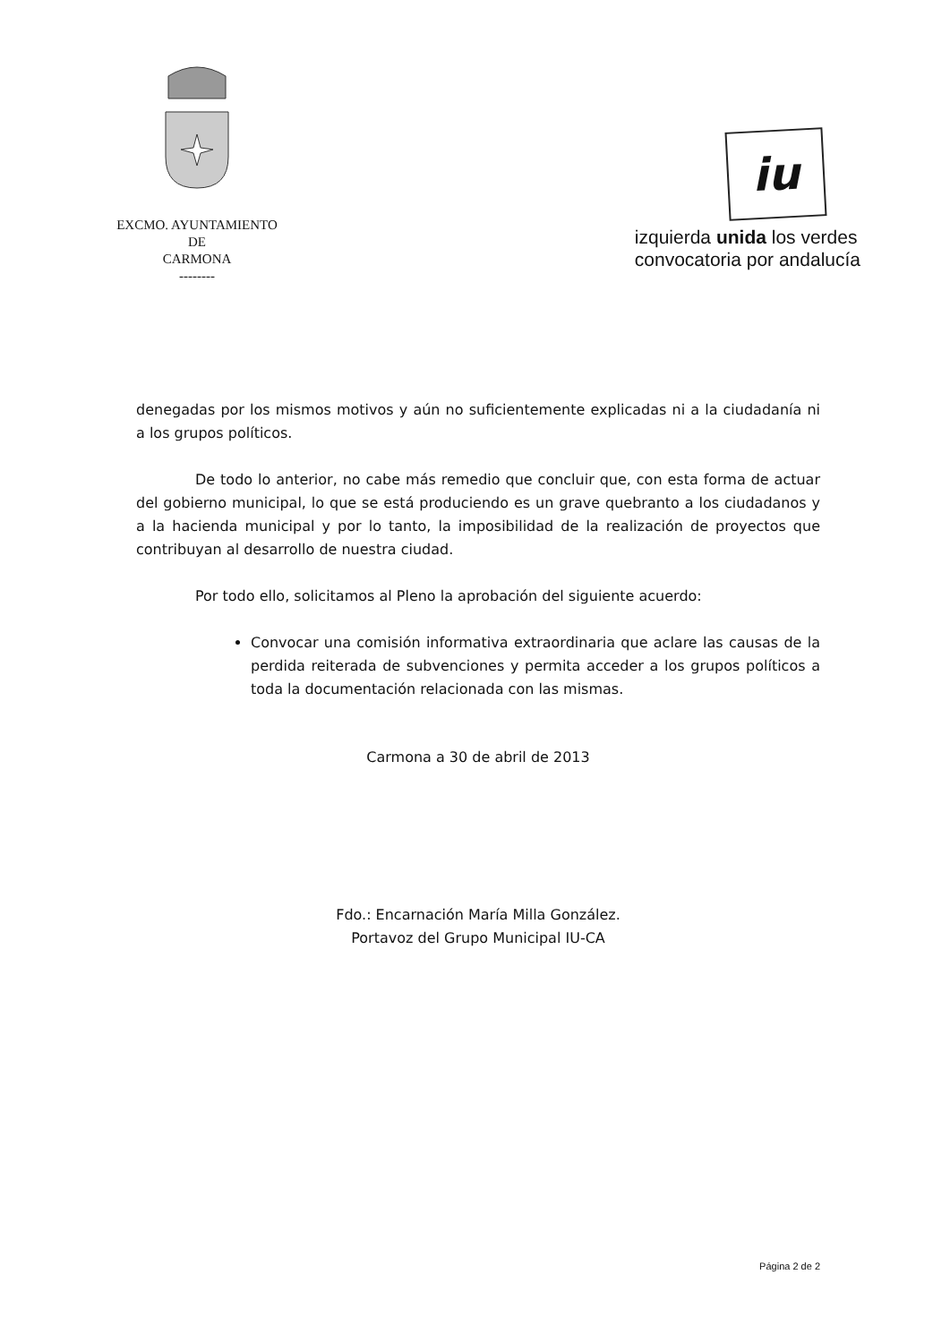EXCMO. AYUNTAMIENTO
DE
CARMONA
--------
iu
izquierda unida los verdes
convocatoria por andalucía
denegadas por los mismos motivos y aún no suficientemente explicadas ni a la ciudadanía ni a los grupos políticos.
De todo lo anterior, no cabe más remedio que concluir que, con esta forma de actuar del gobierno municipal, lo que se está produciendo es un grave quebranto a los ciudadanos y a la hacienda municipal y por lo tanto, la imposibilidad de la realización de proyectos que contribuyan al desarrollo de nuestra ciudad.
Por todo ello, solicitamos al Pleno la aprobación del siguiente acuerdo:
Convocar una comisión informativa extraordinaria que aclare las causas de la perdida reiterada de subvenciones y permita acceder a los grupos políticos a toda la documentación relacionada con las mismas.
Carmona a 30 de abril de 2013
Fdo.: Encarnación María Milla González.
Portavoz del Grupo Municipal IU-CA
Página 2 de 2